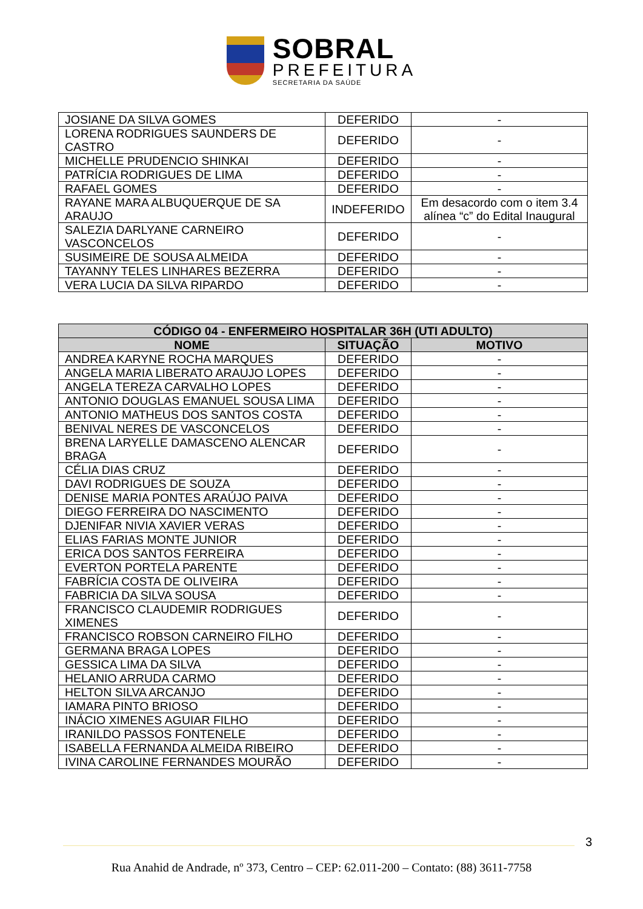SOBRAL
PREFEITURA
SECRETARIA DA SAÚDE
| JOSIANE DA SILVA GOMES | DEFERIDO | - |
| LORENA RODRIGUES SAUNDERS DE CASTRO | DEFERIDO | - |
| MICHELLE PRUDENCIO SHINKAI | DEFERIDO | - |
| PATRÍCIA RODRIGUES DE LIMA | DEFERIDO | - |
| RAFAEL GOMES | DEFERIDO | - |
| RAYANE MARA ALBUQUERQUE DE SA ARAUJO | INDEFERIDO | Em desacordo com o item 3.4 alínea “c” do Edital Inaugural |
| SALEZIA DARLYANE CARNEIRO VASCONCELOS | DEFERIDO | - |
| SUSIMEIRE DE SOUSA ALMEIDA | DEFERIDO | - |
| TAYANNY TELES LINHARES BEZERRA | DEFERIDO | - |
| VERA LUCIA DA SILVA RIPARDO | DEFERIDO | - |
| CÓDIGO 04 - ENFERMEIRO HOSPITALAR 36H (UTI ADULTO) | | |
| --- | --- | --- |
| NOME | SITUAÇÃO | MOTIVO |
| ANDREA KARYNE ROCHA MARQUES | DEFERIDO | - |
| ANGELA MARIA LIBERATO ARAUJO LOPES | DEFERIDO | - |
| ANGELA TEREZA CARVALHO LOPES | DEFERIDO | - |
| ANTONIO DOUGLAS EMANUEL SOUSA LIMA | DEFERIDO | - |
| ANTONIO MATHEUS DOS SANTOS COSTA | DEFERIDO | - |
| BENIVAL NERES DE VASCONCELOS | DEFERIDO | - |
| BRENA LARYELLE DAMASCENO ALENCAR BRAGA | DEFERIDO | - |
| CÉLIA DIAS CRUZ | DEFERIDO | - |
| DAVI RODRIGUES DE SOUZA | DEFERIDO | - |
| DENISE MARIA PONTES ARAÚJO PAIVA | DEFERIDO | - |
| DIEGO FERREIRA DO NASCIMENTO | DEFERIDO | - |
| DJENIFAR NIVIA XAVIER VERAS | DEFERIDO | - |
| ELIAS FARIAS MONTE JUNIOR | DEFERIDO | - |
| ERICA DOS SANTOS FERREIRA | DEFERIDO | - |
| EVERTON PORTELA PARENTE | DEFERIDO | - |
| FABRÍCIA COSTA DE OLIVEIRA | DEFERIDO | - |
| FABRICIA DA SILVA SOUSA | DEFERIDO | - |
| FRANCISCO CLAUDEMIR RODRIGUES XIMENES | DEFERIDO | - |
| FRANCISCO ROBSON CARNEIRO FILHO | DEFERIDO | - |
| GERMANA BRAGA LOPES | DEFERIDO | - |
| GESSICA LIMA DA SILVA | DEFERIDO | - |
| HELANIO ARRUDA CARMO | DEFERIDO | - |
| HELTON SILVA ARCANJO | DEFERIDO | - |
| IAMARA PINTO BRIOSO | DEFERIDO | - |
| INÁCIO XIMENES AGUIAR FILHO | DEFERIDO | - |
| IRANILDO PASSOS FONTENELE | DEFERIDO | - |
| ISABELLA FERNANDA ALMEIDA RIBEIRO | DEFERIDO | - |
| IVINA CAROLINE FERNANDES MOURÃO | DEFERIDO | - |
3
Rua Anahid de Andrade, nº 373, Centro – CEP: 62.011-200 – Contato: (88) 3611-7758